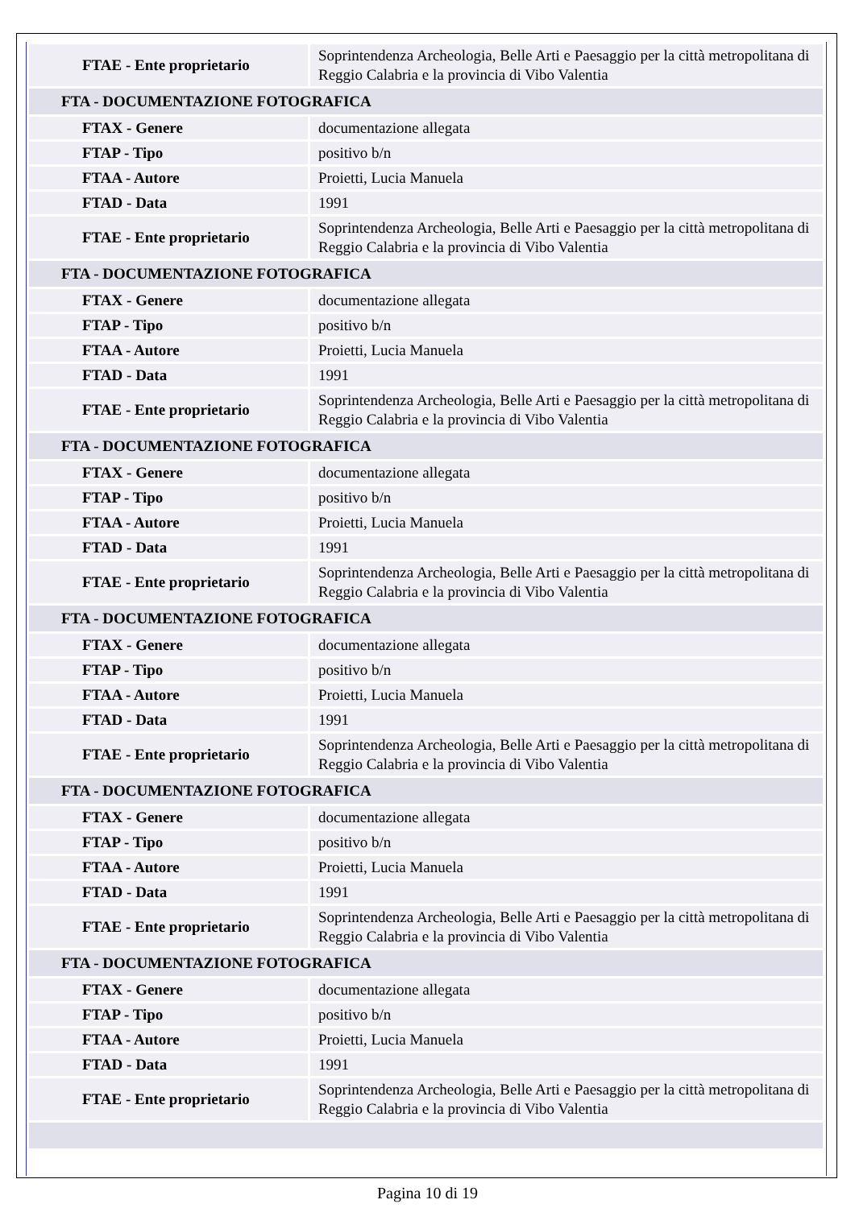| FTAE - Ente proprietario | Soprintendenza Archeologia, Belle Arti e Paesaggio per la città metropolitana di Reggio Calabria e la provincia di Vibo Valentia |
| FTA - DOCUMENTAZIONE FOTOGRAFICA | |
| FTAX - Genere | documentazione allegata |
| FTAP - Tipo | positivo b/n |
| FTAA - Autore | Proietti, Lucia Manuela |
| FTAD - Data | 1991 |
| FTAE - Ente proprietario | Soprintendenza Archeologia, Belle Arti e Paesaggio per la città metropolitana di Reggio Calabria e la provincia di Vibo Valentia |
| FTA - DOCUMENTAZIONE FOTOGRAFICA | |
| FTAX - Genere | documentazione allegata |
| FTAP - Tipo | positivo b/n |
| FTAA - Autore | Proietti, Lucia Manuela |
| FTAD - Data | 1991 |
| FTAE - Ente proprietario | Soprintendenza Archeologia, Belle Arti e Paesaggio per la città metropolitana di Reggio Calabria e la provincia di Vibo Valentia |
| FTA - DOCUMENTAZIONE FOTOGRAFICA | |
| FTAX - Genere | documentazione allegata |
| FTAP - Tipo | positivo b/n |
| FTAA - Autore | Proietti, Lucia Manuela |
| FTAD - Data | 1991 |
| FTAE - Ente proprietario | Soprintendenza Archeologia, Belle Arti e Paesaggio per la città metropolitana di Reggio Calabria e la provincia di Vibo Valentia |
| FTA - DOCUMENTAZIONE FOTOGRAFICA | |
| FTAX - Genere | documentazione allegata |
| FTAP - Tipo | positivo b/n |
| FTAA - Autore | Proietti, Lucia Manuela |
| FTAD - Data | 1991 |
| FTAE - Ente proprietario | Soprintendenza Archeologia, Belle Arti e Paesaggio per la città metropolitana di Reggio Calabria e la provincia di Vibo Valentia |
| FTA - DOCUMENTAZIONE FOTOGRAFICA | |
| FTAX - Genere | documentazione allegata |
| FTAP - Tipo | positivo b/n |
| FTAA - Autore | Proietti, Lucia Manuela |
| FTAD - Data | 1991 |
| FTAE - Ente proprietario | Soprintendenza Archeologia, Belle Arti e Paesaggio per la città metropolitana di Reggio Calabria e la provincia di Vibo Valentia |
| FTA - DOCUMENTAZIONE FOTOGRAFICA | |
| FTAX - Genere | documentazione allegata |
| FTAP - Tipo | positivo b/n |
| FTAA - Autore | Proietti, Lucia Manuela |
| FTAD - Data | 1991 |
| FTAE - Ente proprietario | Soprintendenza Archeologia, Belle Arti e Paesaggio per la città metropolitana di Reggio Calabria e la provincia di Vibo Valentia |
Pagina 10 di 19